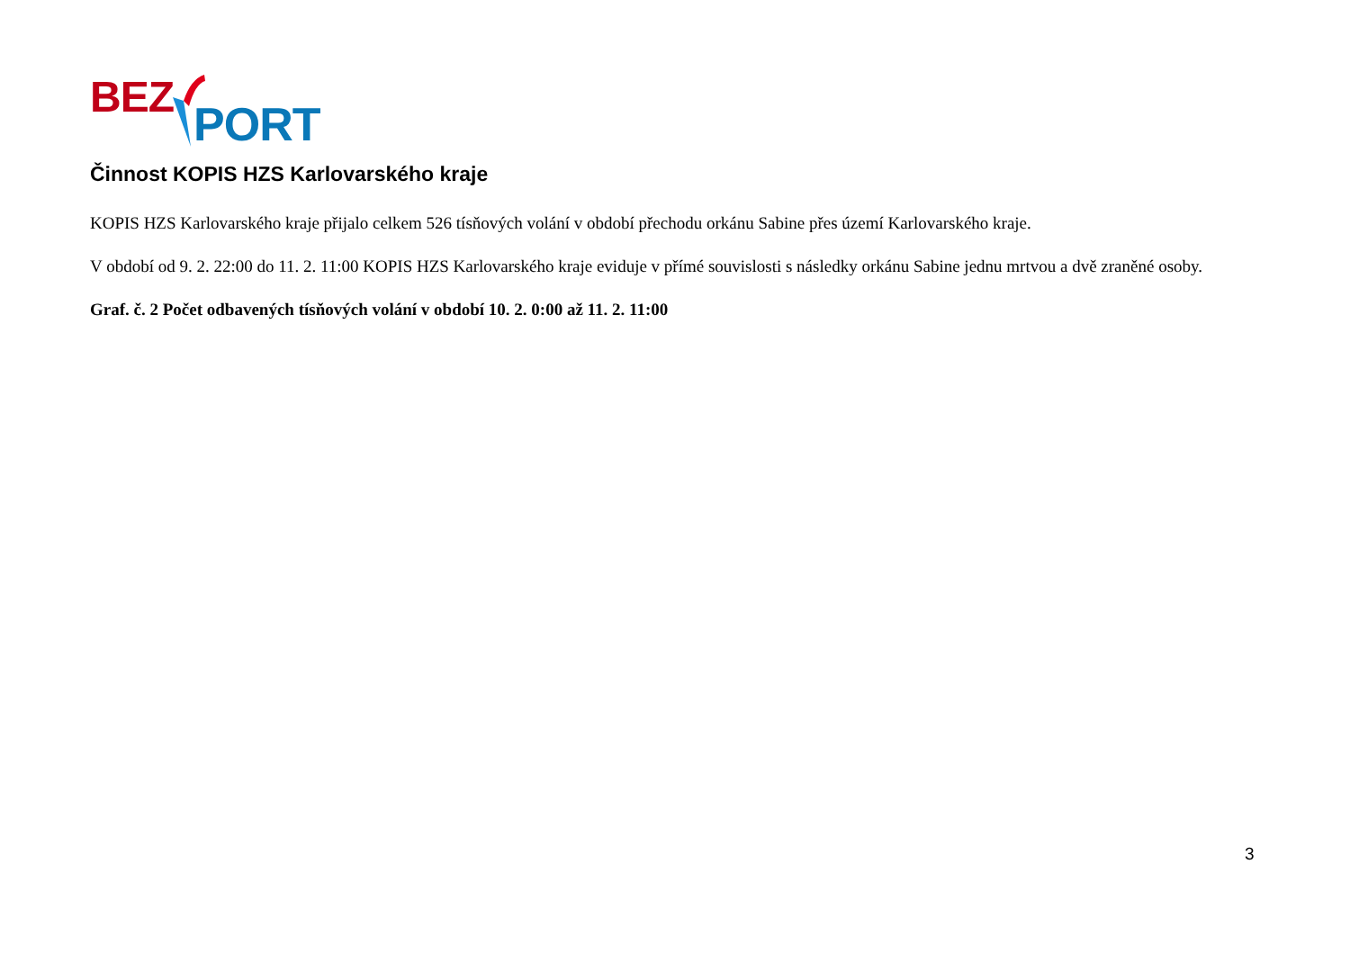BEZ PORT
Činnost KOPIS HZS Karlovarského kraje
KOPIS HZS Karlovarského kraje přijalo celkem 526 tísňových volání v období přechodu orkánu Sabine přes území Karlovarského kraje.
V období od 9. 2. 22:00 do 11. 2. 11:00 KOPIS HZS Karlovarského kraje eviduje v přímé souvislosti s následky orkánu Sabine jednu mrtvou a dvě zraněné osoby.
Graf. č. 2 Počet odbavených tísňových volání v období 10. 2. 0:00 až 11. 2. 11:00
3